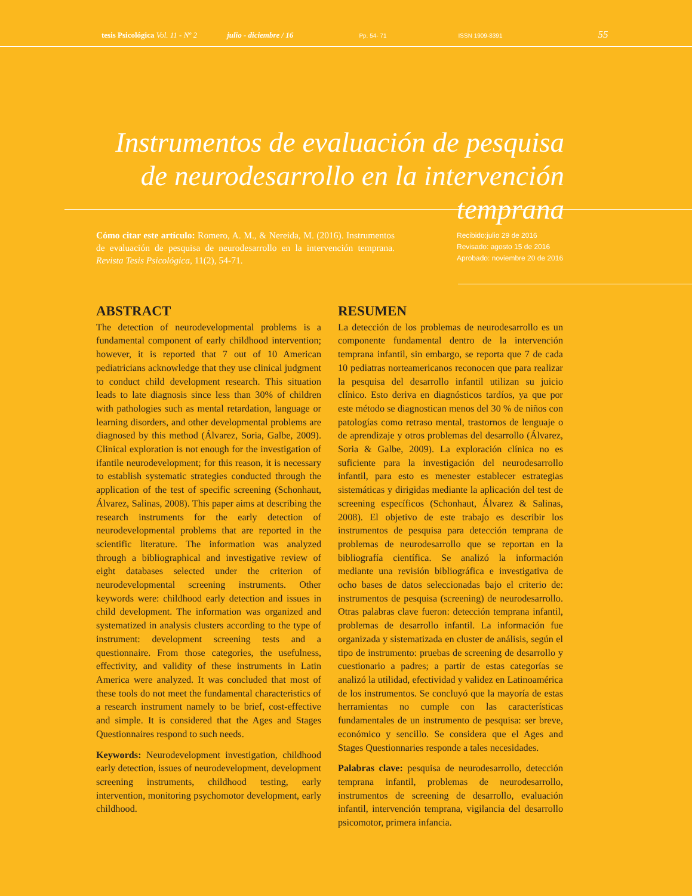tesis Psicológica Vol. 11 - Nº 2 julio - diciembre / 16 Pp. 54- 71 ISSN 1909-8391 55
Instrumentos de evaluación de pesquisa de neurodesarrollo en la intervención temprana
Cómo citar este artículo: Romero, A. M., & Nereida, M. (2016). Instrumentos de evaluación de pesquisa de neurodesarrollo en la intervención temprana. Revista Tesis Psicológica, 11(2), 54-71.
Recibido:julio 29 de 2016
Revisado: agosto 15 de 2016
Aprobado: noviembre 20 de 2016
ABSTRACT
The detection of neurodevelopmental problems is a fundamental component of early childhood intervention; however, it is reported that 7 out of 10 American pediatricians acknowledge that they use clinical judgment to conduct child development research. This situation leads to late diagnosis since less than 30% of children with pathologies such as mental retardation, language or learning disorders, and other developmental problems are diagnosed by this method (Álvarez, Soria, Galbe, 2009). Clinical exploration is not enough for the investigation of ifantile neurodevelopment; for this reason, it is necessary to establish systematic strategies conducted through the application of the test of specific screening (Schonhaut, Álvarez, Salinas, 2008). This paper aims at describing the research instruments for the early detection of neurodevelopmental problems that are reported in the scientific literature. The information was analyzed through a bibliographical and investigative review of eight databases selected under the criterion of neurodevelopmental screening instruments. Other keywords were: childhood early detection and issues in child development. The information was organized and systematized in analysis clusters according to the type of instrument: development screening tests and a questionnaire. From those categories, the usefulness, effectivity, and validity of these instruments in Latin America were analyzed. It was concluded that most of these tools do not meet the fundamental characteristics of a research instrument namely to be brief, cost-effective and simple. It is considered that the Ages and Stages Questionnaires respond to such needs.
Keywords: Neurodevelopment investigation, childhood early detection, issues of neurodevelopment, development screening instruments, childhood testing, early intervention, monitoring psychomotor development, early childhood.
RESUMEN
La detección de los problemas de neurodesarrollo es un componente fundamental dentro de la intervención temprana infantil, sin embargo, se reporta que 7 de cada 10 pediatras norteamericanos reconocen que para realizar la pesquisa del desarrollo infantil utilizan su juicio clínico. Esto deriva en diagnósticos tardíos, ya que por este método se diagnostican menos del 30 % de niños con patologías como retraso mental, trastornos de lenguaje o de aprendizaje y otros problemas del desarrollo (Álvarez, Soria & Galbe, 2009). La exploración clínica no es suficiente para la investigación del neurodesarrollo infantil, para esto es menester establecer estrategias sistemáticas y dirigidas mediante la aplicación del test de screening específicos (Schonhaut, Álvarez & Salinas, 2008). El objetivo de este trabajo es describir los instrumentos de pesquisa para detección temprana de problemas de neurodesarrollo que se reportan en la bibliografía científica. Se analizó la información mediante una revisión bibliográfica e investigativa de ocho bases de datos seleccionadas bajo el criterio de: instrumentos de pesquisa (screening) de neurodesarrollo. Otras palabras clave fueron: detección temprana infantil, problemas de desarrollo infantil. La información fue organizada y sistematizada en cluster de análisis, según el tipo de instrumento: pruebas de screening de desarrollo y cuestionario a padres; a partir de estas categorías se analizó la utilidad, efectividad y validez en Latinoamérica de los instrumentos. Se concluyó que la mayoría de estas herramientas no cumple con las características fundamentales de un instrumento de pesquisa: ser breve, económico y sencillo. Se considera que el Ages and Stages Questionnaries responde a tales necesidades.
Palabras clave: pesquisa de neurodesarrollo, detección temprana infantil, problemas de neurodesarrollo, instrumentos de screening de desarrollo, evaluación infantil, intervención temprana, vigilancia del desarrollo psicomotor, primera infancia.